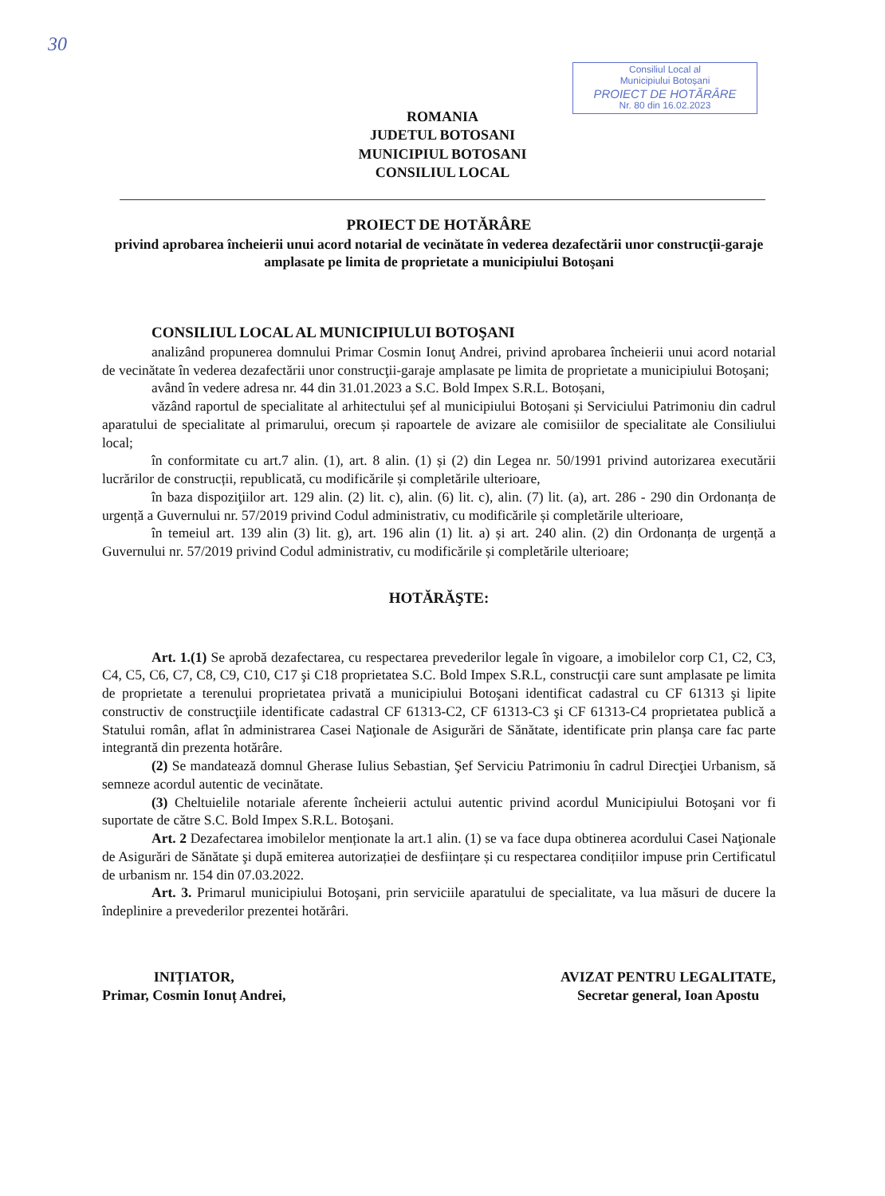30
Consiliul Local al
Municipiului Botoșani
PROIECT DE HOTĂRÂRE
Nr. 80 din 16.02.2023
ROMANIA
JUDETUL BOTOSANI
MUNICIPIUL BOTOSANI
CONSILIUL LOCAL
PROIECT DE HOTĂRÂRE
privind aprobarea încheierii unui acord notarial de vecinătate în vederea dezafectării unor construcţii-garaje amplasate pe limita de proprietate a municipiului Botoşani
CONSILIUL LOCAL AL MUNICIPIULUI BOTOŞANI
analizând propunerea domnului Primar Cosmin Ionuţ Andrei, privind aprobarea încheierii unui acord notarial de vecinătate în vederea dezafectării unor construcţii-garaje amplasate pe limita de proprietate a municipiului Botoşani;
având în vedere adresa nr. 44 din 31.01.2023 a S.C. Bold Impex S.R.L. Botoșani,
văzând raportul de specialitate al arhitectului șef al municipiului Botoșani și Serviciului Patrimoniu din cadrul aparatului de specialitate al primarului, orecum și rapoartele de avizare ale comisiilor de specialitate ale Consiliului local;
în conformitate cu art.7 alin. (1), art. 8 alin. (1) și (2) din Legea nr. 50/1991 privind autorizarea executării lucrărilor de construcții, republicată, cu modificările și completările ulterioare,
în baza dispoziţiilor art. 129 alin. (2) lit. c), alin. (6) lit. c), alin. (7) lit. (a), art. 286 - 290 din Ordonanța de urgență a Guvernului nr. 57/2019 privind Codul administrativ, cu modificările și completările ulterioare,
în temeiul art. 139 alin (3) lit. g), art. 196 alin (1) lit. a) și art. 240 alin. (2) din Ordonanța de urgență a Guvernului nr. 57/2019 privind Codul administrativ, cu modificările și completările ulterioare;
HOTĂRĂŞTE:
Art. 1.(1) Se aprobă dezafectarea, cu respectarea prevederilor legale în vigoare, a imobilelor corp C1, C2, C3, C4, C5, C6, C7, C8, C9, C10, C17 şi C18 proprietatea S.C. Bold Impex S.R.L, construcţii care sunt amplasate pe limita de proprietate a terenului proprietatea privată a municipiului Botoşani identificat cadastral cu CF 61313 şi lipite constructiv de construcţiile identificate cadastral CF 61313-C2, CF 61313-C3 şi CF 61313-C4 proprietatea publică a Statului român, aflat în administrarea Casei Naţionale de Asigurări de Sănătate, identificate prin planşa care fac parte integrantă din prezenta hotărâre.
(2) Se mandatează domnul Gherase Iulius Sebastian, Şef Serviciu Patrimoniu în cadrul Direcţiei Urbanism, să semneze acordul autentic de vecinătate.
(3) Cheltuielile notariale aferente încheierii actului autentic privind acordul Municipiului Botoşani vor fi suportate de către S.C. Bold Impex S.R.L. Botoşani.
Art. 2 Dezafectarea imobilelor menționate la art.1 alin. (1) se va face dupa obtinerea acordului Casei Naţionale de Asigurări de Sănătate şi după emiterea autorizației de desființare și cu respectarea condițiilor impuse prin Certificatul de urbanism nr. 154 din 07.03.2022.
Art. 3. Primarul municipiului Botoşani, prin serviciile aparatului de specialitate, va lua măsuri de ducere la îndeplinire a prevederilor prezentei hotărâri.
INIȚIATOR,
Primar, Cosmin Ionuț Andrei,
AVIZAT PENTRU LEGALITATE,
Secretar general, Ioan Apostu